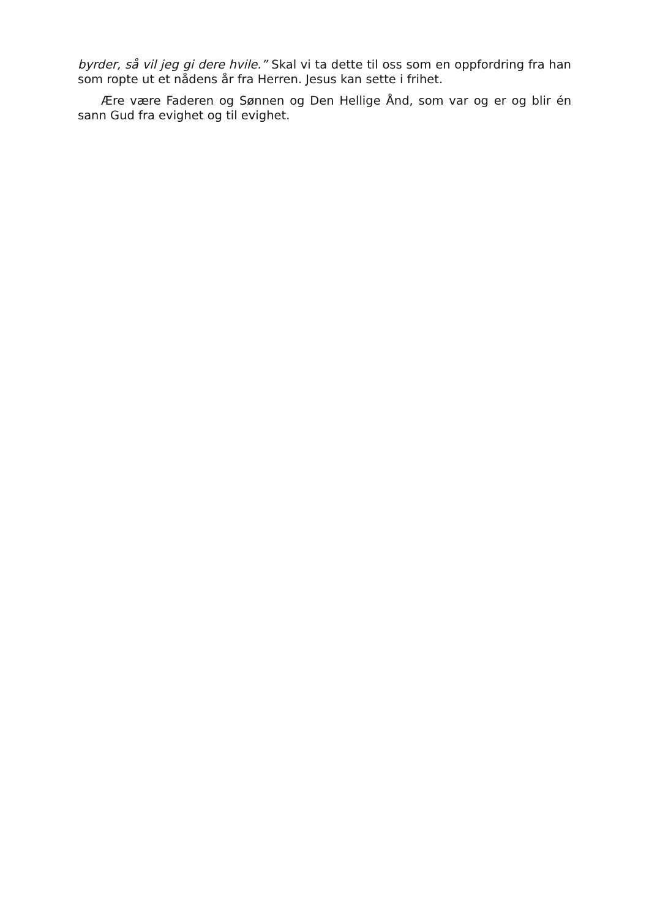byrder, så vil jeg gi dere hvile.” Skal vi ta dette til oss som en oppfordring fra han som ropte ut et nådens år fra Herren. Jesus kan sette i frihet.
Ære være Faderen og Sønnen og Den Hellige Ånd, som var og er og blir én sann Gud fra evighet og til evighet.